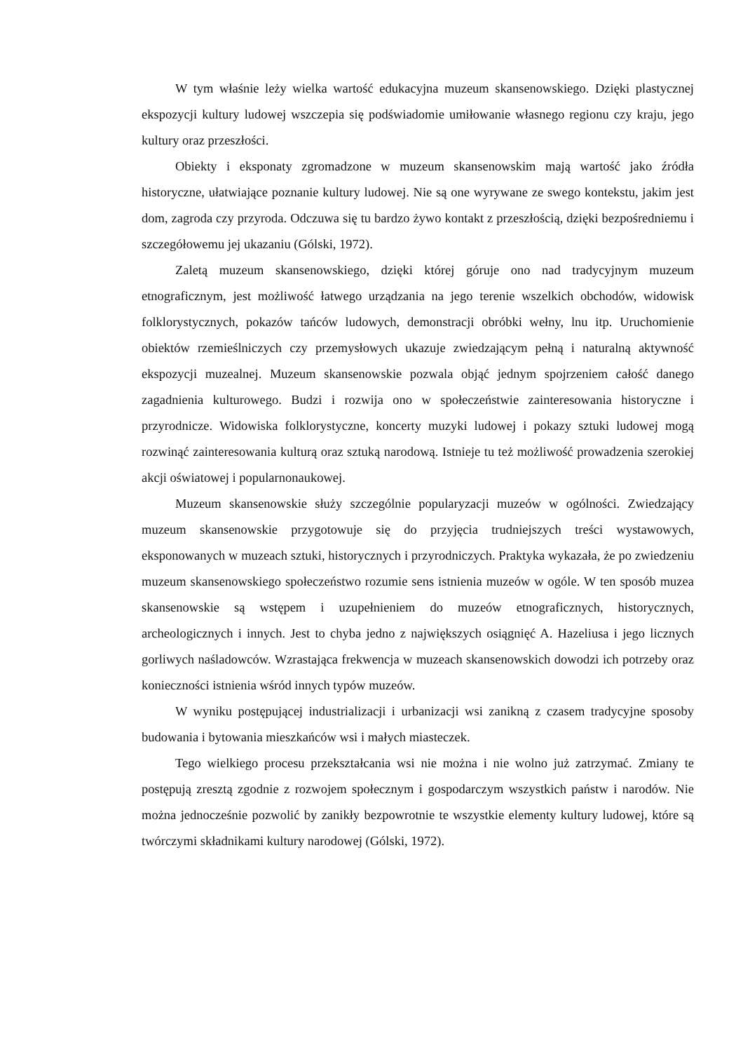W tym właśnie leży wielka wartość edukacyjna muzeum skansenowskiego. Dzięki plastycznej ekspozycji kultury ludowej wszczepia się podświadomie umiłowanie własnego regionu czy kraju, jego kultury oraz przeszłości.
Obiekty i eksponaty zgromadzone w muzeum skansenowskim mają wartość jako źródła historyczne, ułatwiające poznanie kultury ludowej. Nie są one wyrywane ze swego kontekstu, jakim jest dom, zagroda czy przyroda. Odczuwa się tu bardzo żywo kontakt z przeszłością, dzięki bezpośredniemu i szczegółowemu jej ukazaniu (Gólski, 1972).
Zaletą muzeum skansenowskiego, dzięki której góruje ono nad tradycyjnym muzeum etnograficznym, jest możliwość łatwego urządzania na jego terenie wszelkich obchodów, widowisk folklorystycznych, pokazów tańców ludowych, demonstracji obróbki wełny, lnu itp. Uruchomienie obiektów rzemieślniczych czy przemysłowych ukazuje zwiedzającym pełną i naturalną aktywność ekspozycji muzealnej. Muzeum skansenowskie pozwala objąć jednym spojrzeniem całość danego zagadnienia kulturowego. Budzi i rozwija ono w społeczeństwie zainteresowania historyczne i przyrodnicze. Widowiska folklorystyczne, koncerty muzyki ludowej i pokazy sztuki ludowej mogą rozwinąć zainteresowania kulturą oraz sztuką narodową. Istnieje tu też możliwość prowadzenia szerokiej akcji oświatowej i popularnonaukowej.
Muzeum skansenowskie służy szczególnie popularyzacji muzeów w ogólności. Zwiedzający muzeum skansenowskie przygotowuje się do przyjęcia trudniejszych treści wystawowych, eksponowanych w muzeach sztuki, historycznych i przyrodniczych. Praktyka wykazała, że po zwiedzeniu muzeum skansenowskiego społeczeństwo rozumie sens istnienia muzeów w ogóle. W ten sposób muzea skansenowskie są wstępem i uzupełnieniem do muzeów etnograficznych, historycznych, archeologicznych i innych. Jest to chyba jedno z największych osiągnięć A. Hazeliusa i jego licznych gorliwych naśladowców. Wzrastająca frekwencja w muzeach skansenowskich dowodzi ich potrzeby oraz konieczności istnienia wśród innych typów muzeów.
W wyniku postępującej industrializacji i urbanizacji wsi zanikną z czasem tradycyjne sposoby budowania i bytowania mieszkańców wsi i małych miasteczek.
Tego wielkiego procesu przekształcania wsi nie można i nie wolno już zatrzymać. Zmiany te postępują zresztą zgodnie z rozwojem społecznym i gospodarczym wszystkich państw i narodów. Nie można jednocześnie pozwolić by zanikły bezpowrotnie te wszystkie elementy kultury ludowej, które są twórczymi składnikami kultury narodowej (Gólski, 1972).